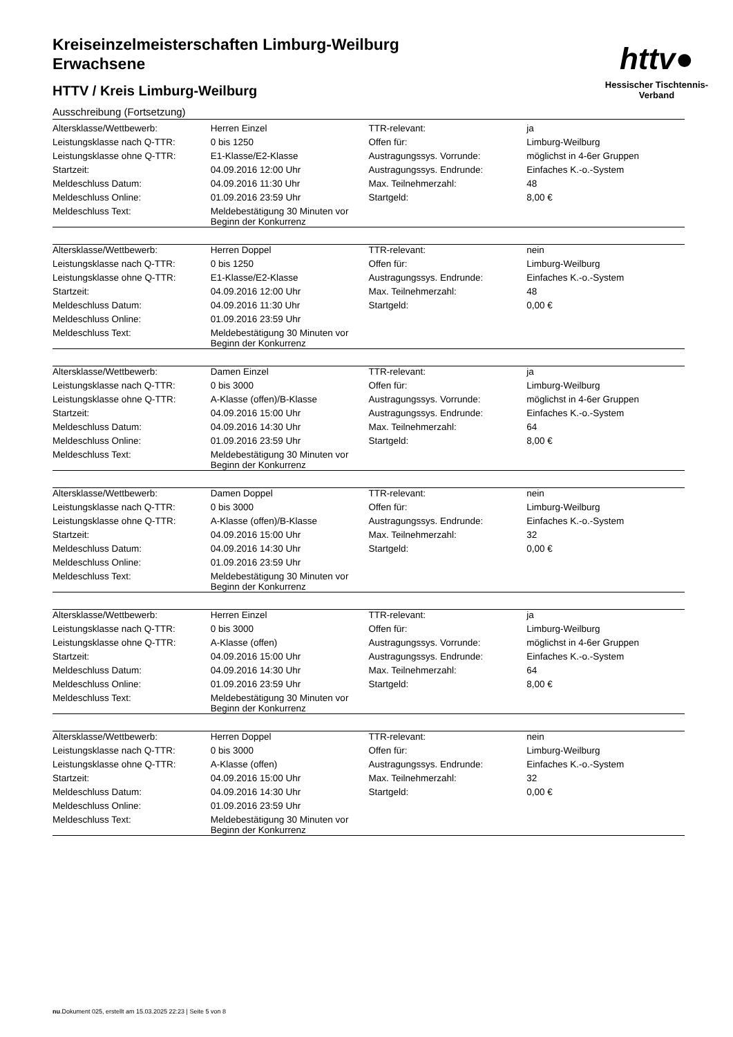Kreiseinzelmeisterschaften Limburg-Weilburg
Erwachsene
HTTV / Kreis Limburg-Weilburg
Ausschreibung (Fortsetzung)
httv●
Hessischer Tischtennis-Verband
| Altersklasse/Wettbewerb: | Herren Einzel | TTR-relevant: | ja |
| Leistungsklasse nach Q-TTR: | 0 bis 1250 | Offen für: | Limburg-Weilburg |
| Leistungsklasse ohne Q-TTR: | E1-Klasse/E2-Klasse | Austragungssys. Vorrunde: | möglichst in 4-6er Gruppen |
| Startzeit: | 04.09.2016 12:00 Uhr | Austragungssys. Endrunde: | Einfaches K.-o.-System |
| Meldeschluss Datum: | 04.09.2016 11:30 Uhr | Max. Teilnehmerzahl: | 48 |
| Meldeschluss Online: | 01.09.2016 23:59 Uhr | Startgeld: | 8,00 € |
| Meldeschluss Text: | Meldebestätigung 30 Minuten vor Beginn der Konkurrenz | | |
| Altersklasse/Wettbewerb: | Herren Doppel | TTR-relevant: | nein |
| Leistungsklasse nach Q-TTR: | 0 bis 1250 | Offen für: | Limburg-Weilburg |
| Leistungsklasse ohne Q-TTR: | E1-Klasse/E2-Klasse | Austragungssys. Endrunde: | Einfaches K.-o.-System |
| Startzeit: | 04.09.2016 12:00 Uhr | Max. Teilnehmerzahl: | 48 |
| Meldeschluss Datum: | 04.09.2016 11:30 Uhr | Startgeld: | 0,00 € |
| Meldeschluss Online: | 01.09.2016 23:59 Uhr | | |
| Meldeschluss Text: | Meldebestätigung 30 Minuten vor Beginn der Konkurrenz | | |
| Altersklasse/Wettbewerb: | Damen Einzel | TTR-relevant: | ja |
| Leistungsklasse nach Q-TTR: | 0 bis 3000 | Offen für: | Limburg-Weilburg |
| Leistungsklasse ohne Q-TTR: | A-Klasse (offen)/B-Klasse | Austragungssys. Vorrunde: | möglichst in 4-6er Gruppen |
| Startzeit: | 04.09.2016 15:00 Uhr | Austragungssys. Endrunde: | Einfaches K.-o.-System |
| Meldeschluss Datum: | 04.09.2016 14:30 Uhr | Max. Teilnehmerzahl: | 64 |
| Meldeschluss Online: | 01.09.2016 23:59 Uhr | Startgeld: | 8,00 € |
| Meldeschluss Text: | Meldebestätigung 30 Minuten vor Beginn der Konkurrenz | | |
| Altersklasse/Wettbewerb: | Damen Doppel | TTR-relevant: | nein |
| Leistungsklasse nach Q-TTR: | 0 bis 3000 | Offen für: | Limburg-Weilburg |
| Leistungsklasse ohne Q-TTR: | A-Klasse (offen)/B-Klasse | Austragungssys. Endrunde: | Einfaches K.-o.-System |
| Startzeit: | 04.09.2016 15:00 Uhr | Max. Teilnehmerzahl: | 32 |
| Meldeschluss Datum: | 04.09.2016 14:30 Uhr | Startgeld: | 0,00 € |
| Meldeschluss Online: | 01.09.2016 23:59 Uhr | | |
| Meldeschluss Text: | Meldebestätigung 30 Minuten vor Beginn der Konkurrenz | | |
| Altersklasse/Wettbewerb: | Herren Einzel | TTR-relevant: | ja |
| Leistungsklasse nach Q-TTR: | 0 bis 3000 | Offen für: | Limburg-Weilburg |
| Leistungsklasse ohne Q-TTR: | A-Klasse (offen) | Austragungssys. Vorrunde: | möglichst in 4-6er Gruppen |
| Startzeit: | 04.09.2016 15:00 Uhr | Austragungssys. Endrunde: | Einfaches K.-o.-System |
| Meldeschluss Datum: | 04.09.2016 14:30 Uhr | Max. Teilnehmerzahl: | 64 |
| Meldeschluss Online: | 01.09.2016 23:59 Uhr | Startgeld: | 8,00 € |
| Meldeschluss Text: | Meldebestätigung 30 Minuten vor Beginn der Konkurrenz | | |
| Altersklasse/Wettbewerb: | Herren Doppel | TTR-relevant: | nein |
| Leistungsklasse nach Q-TTR: | 0 bis 3000 | Offen für: | Limburg-Weilburg |
| Leistungsklasse ohne Q-TTR: | A-Klasse (offen) | Austragungssys. Endrunde: | Einfaches K.-o.-System |
| Startzeit: | 04.09.2016 15:00 Uhr | Max. Teilnehmerzahl: | 32 |
| Meldeschluss Datum: | 04.09.2016 14:30 Uhr | Startgeld: | 0,00 € |
| Meldeschluss Online: | 01.09.2016 23:59 Uhr | | |
| Meldeschluss Text: | Meldebestätigung 30 Minuten vor Beginn der Konkurrenz | | |
nu.Dokument 025, erstellt am 15.03.2025 22:23 | Seite 5 von 8